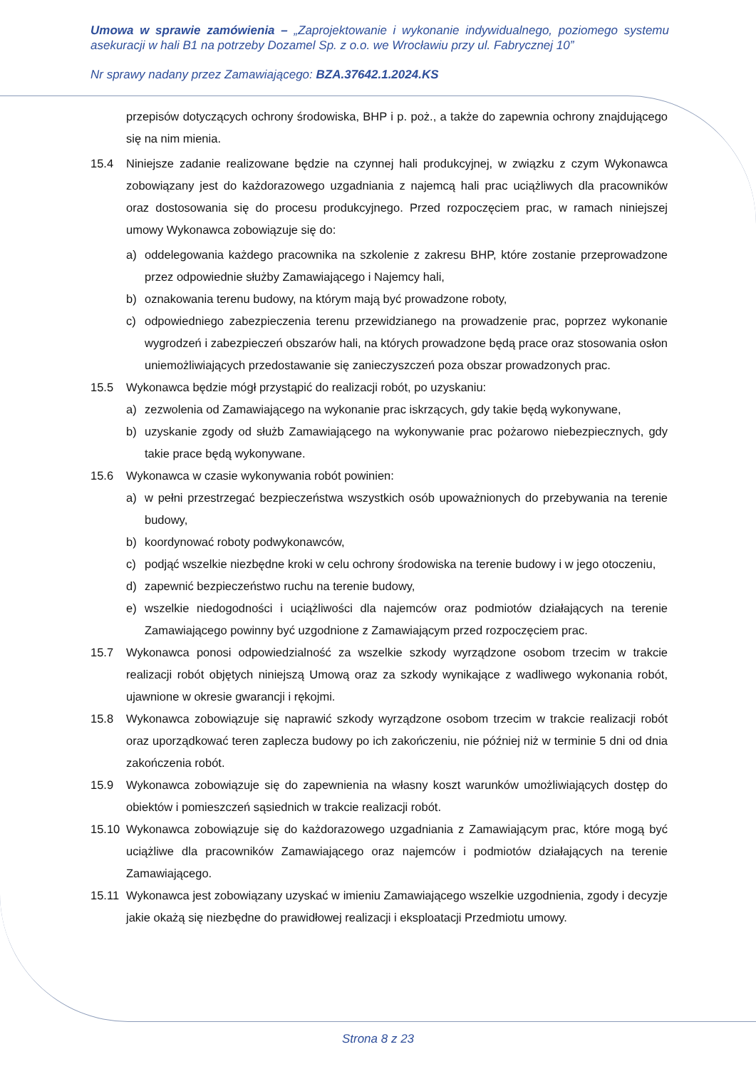Umowa w sprawie zamówienia – „Zaprojektowanie i wykonanie indywidualnego, poziomego systemu asekuracji w hali B1 na potrzeby Dozamel Sp. z o.o. we Wrocławiu przy ul. Fabrycznej 10”
Nr sprawy nadany przez Zamawiającego: BZA.37642.1.2024.KS
przepisów dotyczących ochrony środowiska, BHP i p. poż., a także do zapewnia ochrony znajdującego się na nim mienia.
15.4 Niniejsze zadanie realizowane będzie na czynnej hali produkcyjnej, w związku z czym Wykonawca zobowiązany jest do każdorazowego uzgadniania z najemcą hali prac uciążliwych dla pracowników oraz dostosowania się do procesu produkcyjnego. Przed rozpoczęciem prac, w ramach niniejszej umowy Wykonawca zobowiązuje się do:
a) oddelegowania każdego pracownika na szkolenie z zakresu BHP, które zostanie przeprowadzone przez odpowiednie służby Zamawiającego i Najemcy hali,
b) oznakowania terenu budowy, na którym mają być prowadzone roboty,
c) odpowiedniego zabezpieczenia terenu przewidzianego na prowadzenie prac, poprzez wykonanie wygrodzeń i zabezpieczeń obszarów hali, na których prowadzone będą prace oraz stosowania osłon uniemożliwiających przedostawanie się zanieczyszczeń poza obszar prowadzonych prac.
15.5 Wykonawca będzie mógł przystąpić do realizacji robót, po uzyskaniu:
a) zezwolenia od Zamawiającego na wykonanie prac iskrzących, gdy takie będą wykonywane,
b) uzyskanie zgody od służb Zamawiającego na wykonywanie prac pożarowo niebezpiecznych, gdy takie prace będą wykonywane.
15.6 Wykonawca w czasie wykonywania robót powinien:
a) w pełni przestrzegać bezpieczeństwa wszystkich osób upoważnionych do przebywania na terenie budowy,
b) koordynować roboty podwykonawców,
c) podjąć wszelkie niezbędne kroki w celu ochrony środowiska na terenie budowy i w jego otoczeniu,
d) zapewnić bezpieczeństwo ruchu na terenie budowy,
e) wszelkie niedogodności i uciążliwości dla najemców oraz podmiotów działających na terenie Zamawiającego powinny być uzgodnione z Zamawiającym przed rozpoczęciem prac.
15.7 Wykonawca ponosi odpowiedzialność za wszelkie szkody wyrządzone osobom trzecim w trakcie realizacji robót objętych niniejszą Umową oraz za szkody wynikające z wadliwego wykonania robót, ujawnione w okresie gwarancji i rękojmi.
15.8 Wykonawca zobowiązuje się naprawić szkody wyrządzone osobom trzecim w trakcie realizacji robót oraz uporządkować teren zaplecza budowy po ich zakończeniu, nie później niż w terminie 5 dni od dnia zakończenia robót.
15.9 Wykonawca zobowiązuje się do zapewnienia na własny koszt warunków umożliwiających dostęp do obiektów i pomieszczeń sąsiednich w trakcie realizacji robót.
15.10 Wykonawca zobowiązuje się do każdorazowego uzgadniania z Zamawiającym prac, które mogą być uciążliwe dla pracowników Zamawiającego oraz najemców i podmiotów działających na terenie Zamawiającego.
15.11 Wykonawca jest zobowiązany uzyskać w imieniu Zamawiającego wszelkie uzgodnienia, zgody i decyzje jakie okażą się niezbędne do prawidłowej realizacji i eksploatacji Przedmiotu umowy.
Strona 8 z 23